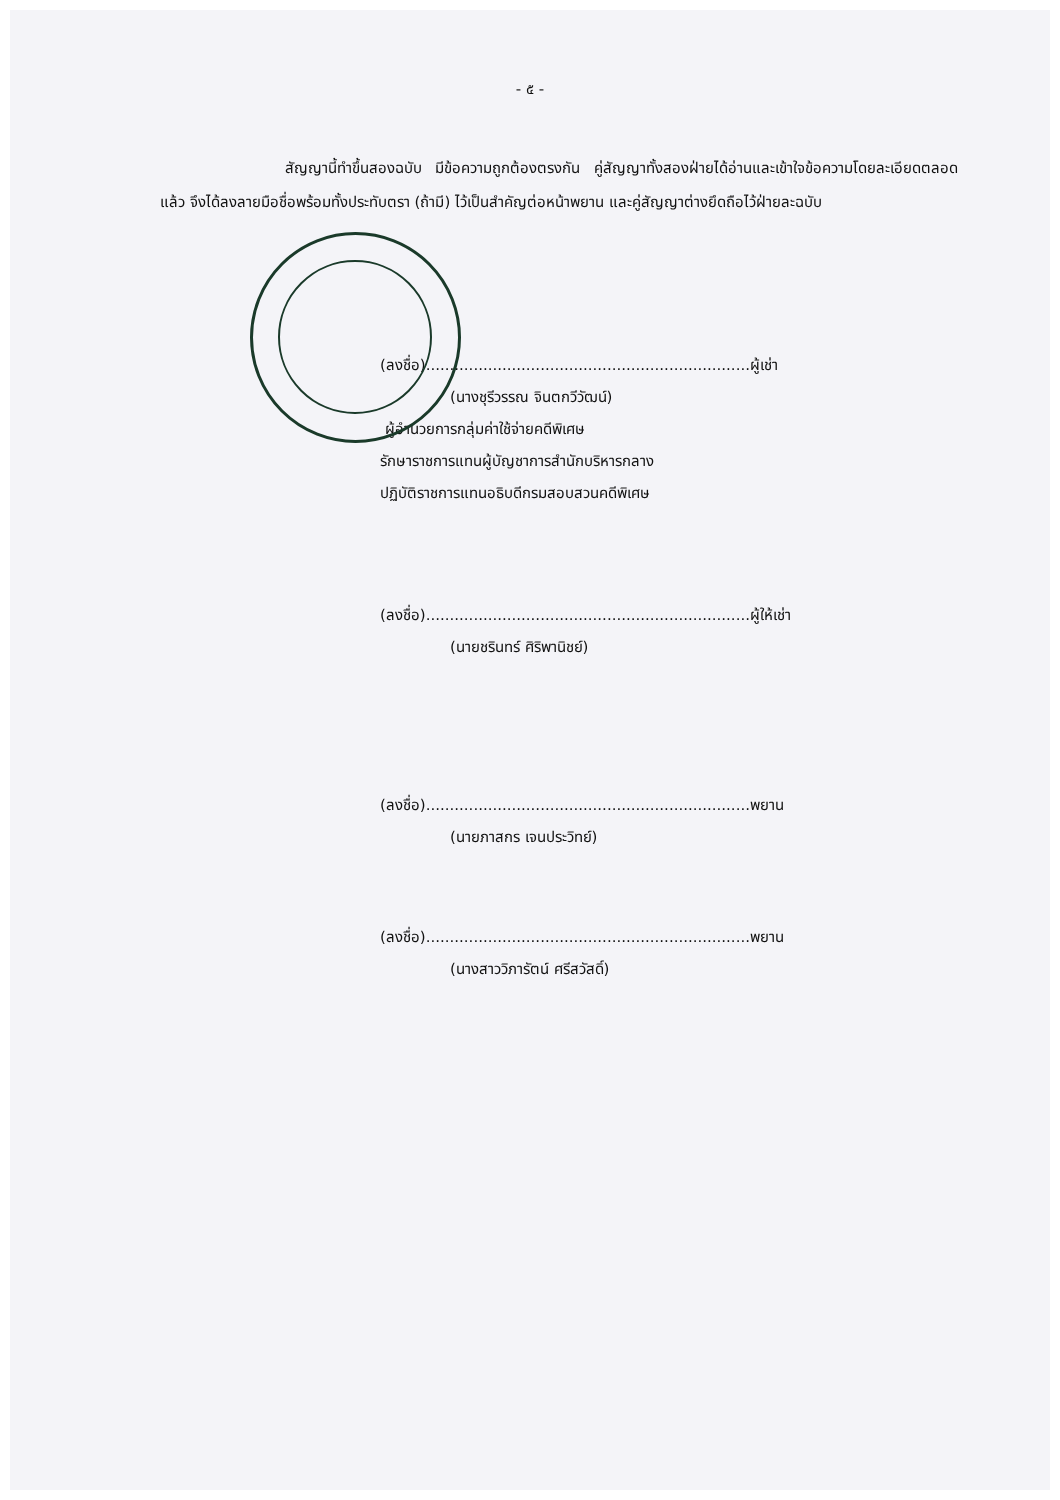- ๕ -
สัญญานี้ทำขึ้นสองฉบับ มีข้อความถูกต้องตรงกัน คู่สัญญาทั้งสองฝ่ายได้อ่านและเข้าใจข้อความโดยละเอียดตลอดแล้ว จึงได้ลงลายมือชื่อพร้อมทั้งประทับตรา (ถ้ามี) ไว้เป็นสำคัญต่อหน้าพยาน และคู่สัญญาต่างยึดถือไว้ฝ่ายละฉบับ
(ลงชื่อ)....................................................................ผู้เช่า
(นางชุรีวรรณ จินตกวีวัฒน์)
ผู้อำนวยการกลุ่มค่าใช้จ่ายคดีพิเศษ
รักษาราชการแทนผู้บัญชาการสำนักบริหารกลาง
ปฏิบัติราชการแทนอธิบดีกรมสอบสวนคดีพิเศษ
(ลงชื่อ)....................................................................ผู้ให้เช่า
(นายชรินทร์ ศิริพานิชย์)
(ลงชื่อ)....................................................................พยาน
(นายภาสกร เจนประวิทย์)
(ลงชื่อ)....................................................................พยาน
(นางสาววิภารัตน์ ศรีสวัสดิ์)